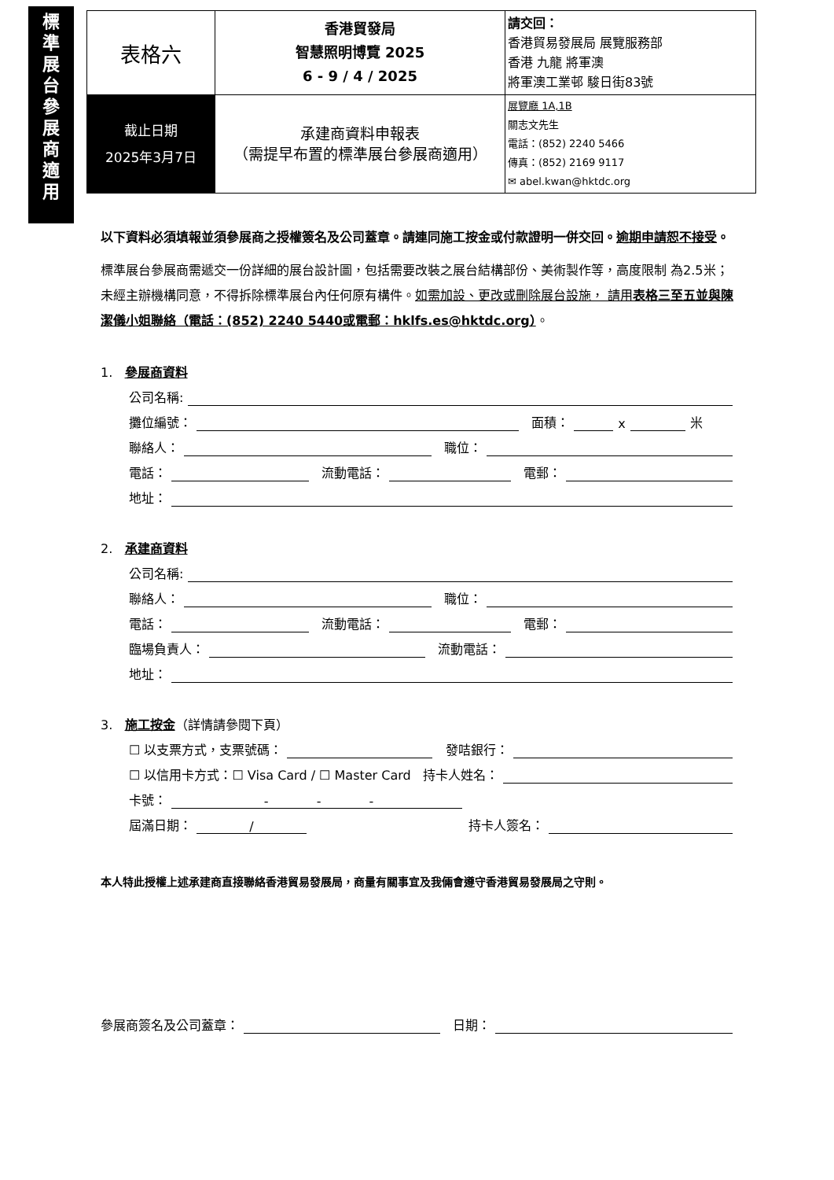標
準
展
台
參
展
商
適
用
| 表格六 | 香港貿發局 智慧照明博覽 2025 6 - 9 / 4 / 2025 | 請交回： 香港貿易發展局 展覽服務部 香港 九龍 將軍澳 將軍澳工業邨 駿日街83號 |
| 截止日期 2025年3月7日 | 承建商資料申報表 （需提早布置的標準展台參展商適用） | 展覽廳 1A,1B 關志文先生 電話：(852) 2240 5466 傳真：(852) 2169 9117 ✉ abel.kwan@hktdc.org |
以下資料必須填報並須參展商之授權簽名及公司蓋章。請連同施工按金或付款證明一併交回。逾期申請恕不接受。
標準展台參展商需遞交一份詳細的展台設計圖，包括需要改裝之展台結構部份、美術製作等，高度限制 為2.5米；未經主辦機構同意，不得拆除標準展台內任何原有構件。如需加設、更改或刪除展台設施， 請用表格三至五並與陳潔儀小姐聯絡（電話：(852) 2240 5440或電郵：hklfs.es@hktdc.org）。
1. 參展商資料
公司名稱:
攤位編號： 面積： x 米
聯絡人： 職位：
電話： 流動電話： 電郵：
地址：
2. 承建商資料
公司名稱:
聯絡人： 職位：
電話： 流動電話： 電郵：
臨場負責人： 流動電話：
地址：
3. 施工按金（詳情請參閱下頁）
☐ 以支票方式，支票號碼： 發咭銀行：
☐ 以信用卡方式：☐ Visa Card / ☐ Master Card 持卡人姓名：
卡號： - - -
屆滿日期： / 持卡人簽名：
本人特此授權上述承建商直接聯絡香港貿易發展局，商量有關事宜及我倆會遵守香港貿易發展局之守則。
參展商簽名及公司蓋章： 日期：